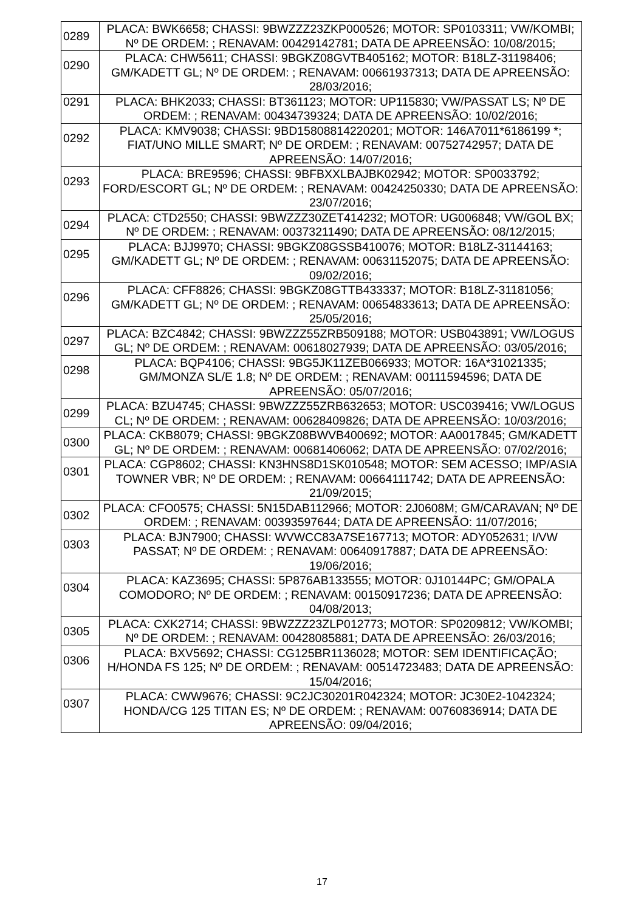| 0289 | PLACA: BWK6658; CHASSI: 9BWZZZ23ZKP000526; MOTOR: SP0103311; VW/KOMBI; Nº DE ORDEM: ; RENAVAM: 00429142781; DATA DE APREENSÃO: 10/08/2015; |
| 0290 | PLACA: CHW5611; CHASSI: 9BGKZ08GVTB405162; MOTOR: B18LZ-31198406; GM/KADETT GL; Nº DE ORDEM: ; RENAVAM: 00661937313; DATA DE APREENSÃO: 28/03/2016; |
| 0291 | PLACA: BHK2033; CHASSI: BT361123; MOTOR: UP115830; VW/PASSAT LS; Nº DE ORDEM: ; RENAVAM: 00434739324; DATA DE APREENSÃO: 10/02/2016; |
| 0292 | PLACA: KMV9038; CHASSI: 9BD15808814220201; MOTOR: 146A7011*6186199 *; FIAT/UNO MILLE SMART; Nº DE ORDEM: ; RENAVAM: 00752742957; DATA DE APREENSÃO: 14/07/2016; |
| 0293 | PLACA: BRE9596; CHASSI: 9BFBXXLBAJBK02942; MOTOR: SP0033792; FORD/ESCORT GL; Nº DE ORDEM: ; RENAVAM: 00424250330; DATA DE APREENSÃO: 23/07/2016; |
| 0294 | PLACA: CTD2550; CHASSI: 9BWZZZ30ZET414232; MOTOR: UG006848; VW/GOL BX; Nº DE ORDEM: ; RENAVAM: 00373211490; DATA DE APREENSÃO: 08/12/2015; |
| 0295 | PLACA: BJJ9970; CHASSI: 9BGKZ08GSSB410076; MOTOR: B18LZ-31144163; GM/KADETT GL; Nº DE ORDEM: ; RENAVAM: 00631152075; DATA DE APREENSÃO: 09/02/2016; |
| 0296 | PLACA: CFF8826; CHASSI: 9BGKZ08GTTB433337; MOTOR: B18LZ-31181056; GM/KADETT GL; Nº DE ORDEM: ; RENAVAM: 00654833613; DATA DE APREENSÃO: 25/05/2016; |
| 0297 | PLACA: BZC4842; CHASSI: 9BWZZZ55ZRB509188; MOTOR: USB043891; VW/LOGUS GL; Nº DE ORDEM: ; RENAVAM: 00618027939; DATA DE APREENSÃO: 03/05/2016; |
| 0298 | PLACA: BQP4106; CHASSI: 9BG5JK11ZEB066933; MOTOR: 16A*31021335; GM/MONZA SL/E 1.8; Nº DE ORDEM: ; RENAVAM: 00111594596; DATA DE APREENSÃO: 05/07/2016; |
| 0299 | PLACA: BZU4745; CHASSI: 9BWZZZ55ZRB632653; MOTOR: USC039416; VW/LOGUS CL; Nº DE ORDEM: ; RENAVAM: 00628409826; DATA DE APREENSÃO: 10/03/2016; |
| 0300 | PLACA: CKB8079; CHASSI: 9BGKZ08BWVB400692; MOTOR: AA0017845; GM/KADETT GL; Nº DE ORDEM: ; RENAVAM: 00681406062; DATA DE APREENSÃO: 07/02/2016; |
| 0301 | PLACA: CGP8602; CHASSI: KN3HNS8D1SK010548; MOTOR: SEM ACESSO; IMP/ASIA TOWNER VBR; Nº DE ORDEM: ; RENAVAM: 00664111742; DATA DE APREENSÃO: 21/09/2015; |
| 0302 | PLACA: CFO0575; CHASSI: 5N15DAB112966; MOTOR: 2J0608M; GM/CARAVAN; Nº DE ORDEM: ; RENAVAM: 00393597644; DATA DE APREENSÃO: 11/07/2016; |
| 0303 | PLACA: BJN7900; CHASSI: WVWCC83A7SE167713; MOTOR: ADY052631; I/VW PASSAT; Nº DE ORDEM: ; RENAVAM: 00640917887; DATA DE APREENSÃO: 19/06/2016; |
| 0304 | PLACA: KAZ3695; CHASSI: 5P876AB133555; MOTOR: 0J10144PC; GM/OPALA COMODORO; Nº DE ORDEM: ; RENAVAM: 00150917236; DATA DE APREENSÃO: 04/08/2013; |
| 0305 | PLACA: CXK2714; CHASSI: 9BWZZZ23ZLP012773; MOTOR: SP0209812; VW/KOMBI; Nº DE ORDEM: ; RENAVAM: 00428085881; DATA DE APREENSÃO: 26/03/2016; |
| 0306 | PLACA: BXV5692; CHASSI: CG125BR1136028; MOTOR: SEM IDENTIFICAÇÃO; H/HONDA FS 125; Nº DE ORDEM: ; RENAVAM: 00514723483; DATA DE APREENSÃO: 15/04/2016; |
| 0307 | PLACA: CWW9676; CHASSI: 9C2JC30201R042324; MOTOR: JC30E2-1042324; HONDA/CG 125 TITAN ES; Nº DE ORDEM: ; RENAVAM: 00760836914; DATA DE APREENSÃO: 09/04/2016; |
17